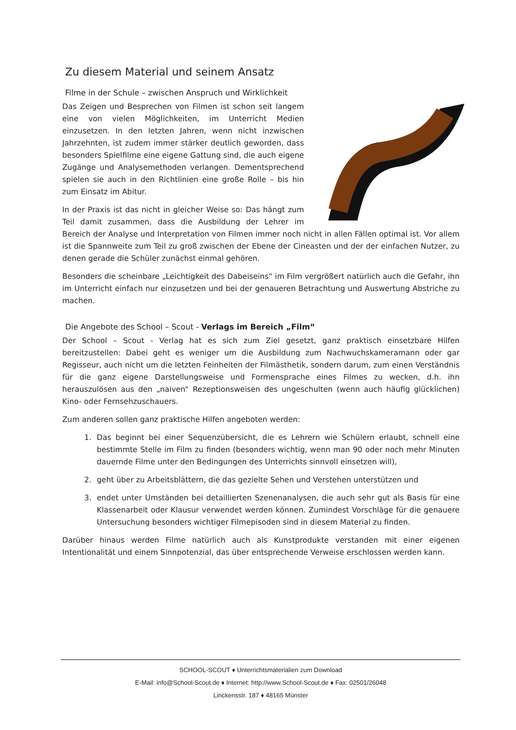Zu diesem Material und seinem Ansatz
Filme in der Schule – zwischen Anspruch und Wirklichkeit
Das Zeigen und Besprechen von Filmen ist schon seit langem eine von vielen Möglichkeiten, im Unterricht Medien einzusetzen. In den letzten Jahren, wenn nicht inzwischen Jahrzehnten, ist zudem immer stärker deutlich geworden, dass besonders Spielfilme eine eigene Gattung sind, die auch eigene Zugänge und Analysemethoden verlangen. Dementsprechend spielen sie auch in den Richtlinien eine große Rolle – bis hin zum Einsatz im Abitur.
In der Praxis ist das nicht in gleicher Weise so: Das hängt zum Teil damit zusammen, dass die Ausbildung der Lehrer im Bereich der Analyse und Interpretation von Filmen immer noch nicht in allen Fällen optimal ist. Vor allem ist die Spannweite zum Teil zu groß zwischen der Ebene der Cineasten und der der einfachen Nutzer, zu denen gerade die Schüler zunächst einmal gehören.
Besonders die scheinbare „Leichtigkeit des Dabeiseins“ im Film vergrößert natürlich auch die Gefahr, ihn im Unterricht einfach nur einzusetzen und bei der genaueren Betrachtung und Auswertung Abstriche zu machen.
Die Angebote des School – Scout - Verlags im Bereich „Film“
Der School – Scout - Verlag hat es sich zum Ziel gesetzt, ganz praktisch einsetzbare Hilfen bereitzustellen: Dabei geht es weniger um die Ausbildung zum Nachwuchskameramann oder gar Regisseur, auch nicht um die letzten Feinheiten der Filmästhetik, sondern darum, zum einen Verständnis für die ganz eigene Darstellungsweise und Formensprache eines Filmes zu wecken, d.h. ihn herauszulösen aus den „naiven“ Rezeptionsweisen des ungeschulten (wenn auch häufig glücklichen) Kino- oder Fernsehzuschauers.
Zum anderen sollen ganz praktische Hilfen angeboten werden:
1. Das beginnt bei einer Sequenzübersicht, die es Lehrern wie Schülern erlaubt, schnell eine bestimmte Stelle im Film zu finden (besonders wichtig, wenn man 90 oder noch mehr Minuten dauernde Filme unter den Bedingungen des Unterrichts sinnvoll einsetzen will),
2. geht über zu Arbeitsblättern, die das gezielte Sehen und Verstehen unterstützen und
3. endet unter Umständen bei detaillierten Szenenanalysen, die auch sehr gut als Basis für eine Klassenarbeit oder Klausur verwendet werden können. Zumindest Vorschläge für die genauere Untersuchung besonders wichtiger Filmepisoden sind in diesem Material zu finden.
Darüber hinaus werden Filme natürlich auch als Kunstprodukte verstanden mit einer eigenen Intentionalität und einem Sinnpotenzial, das über entsprechende Verweise erschlossen werden kann.
SCHOOL-SCOUT ♦ Unterrichtsmaterialien zum Download
E-Mail: info@School-Scout.de ♦ Internet: http://www.School-Scout.de ♦ Fax: 02501/26048
Linckensstr. 187 ♦ 48165 Münster